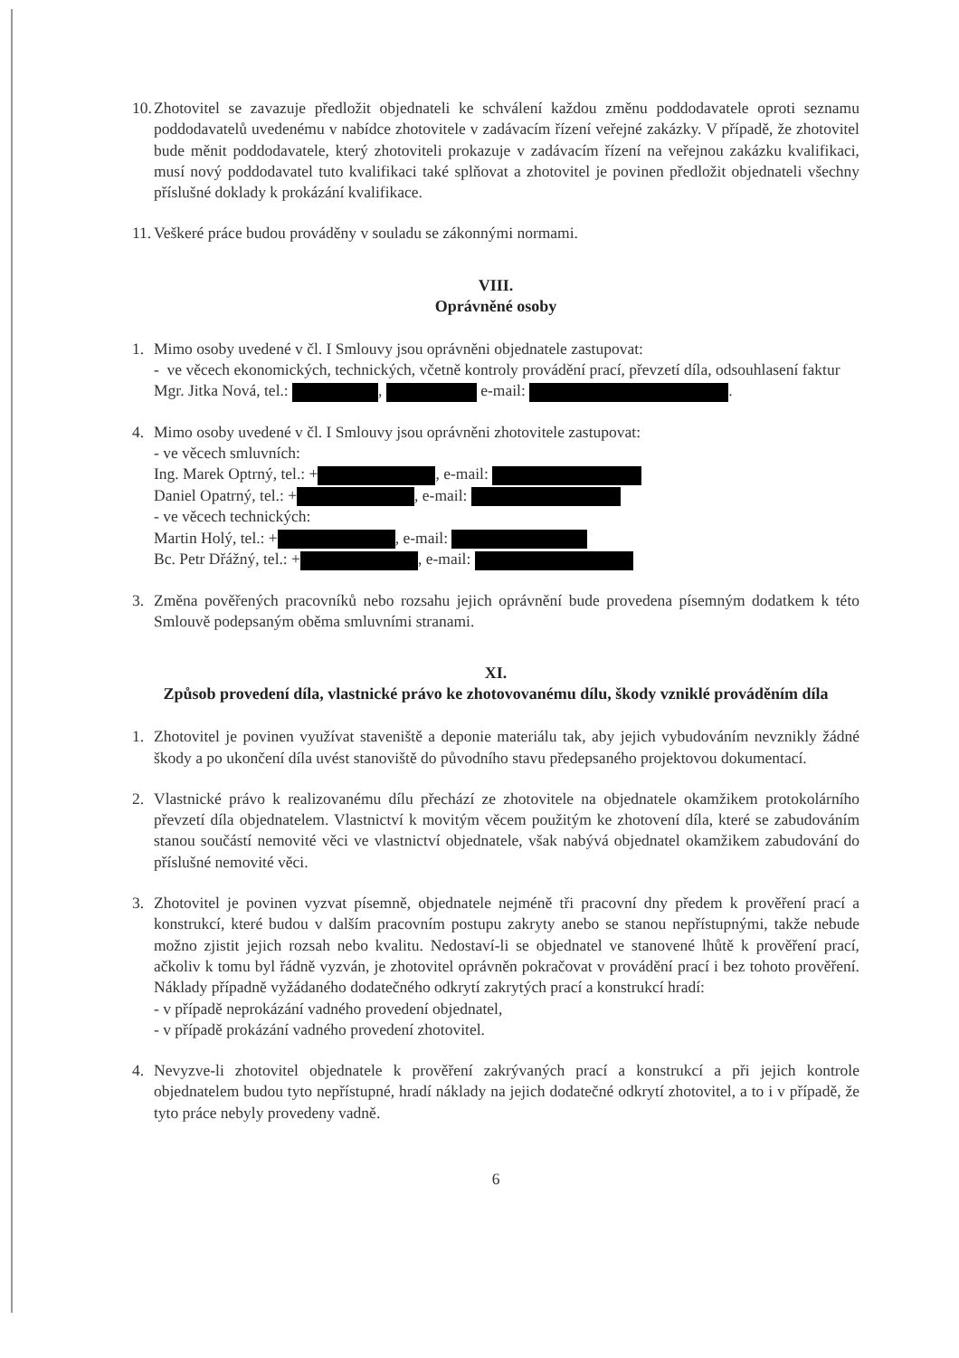10. Zhotovitel se zavazuje předložit objednateli ke schválení každou změnu poddodavatele oproti seznamu poddodavatelů uvedenému v nabídce zhotovitele v zadávacím řízení veřejné zakázky. V případě, že zhotovitel bude měnit poddodavatele, který zhotoviteli prokazuje v zadávacím řízení na veřejnou zakázku kvalifikaci, musí nový poddodavatel tuto kvalifikaci také splňovat a zhotovitel je povinen předložit objednateli všechny příslušné doklady k prokázání kvalifikace.
11. Veškeré práce budou prováděny v souladu se zákonnými normami.
VIII.
Oprávněné osoby
1. Mimo osoby uvedené v čl. I Smlouvy jsou oprávněni objednatele zastupovat:
- ve věcech ekonomických, technických, včetně kontroly provádění prací, převzetí díla, odsouhlasení faktur
Mgr. Jitka Nová, tel.: , e-mail: .
4. Mimo osoby uvedené v čl. I Smlouvy jsou oprávněni zhotovitele zastupovat:
- ve věcech smluvních:
Ing. Marek Optrný, tel.: + , e-mail:
Daniel Opatrný, tel.: + , e-mail:
- ve věcech technických:
Martin Holý, tel.: + , e-mail:
Bc. Petr Dřážný, tel.: + , e-mail:
3. Změna pověřených pracovníků nebo rozsahu jejich oprávnění bude provedena písemným dodatkem k této Smlouvě podepsaným oběma smluvními stranami.
XI.
Způsob provedení díla, vlastnické právo ke zhotovovanému dílu, škody vzniklé prováděním díla
1. Zhotovitel je povinen využívat staveniště a deponie materiálu tak, aby jejich vybudováním nevznikly žádné škody a po ukončení díla uvést stanoviště do původního stavu předepsaného projektovou dokumentací.
2. Vlastnické právo k realizovanému dílu přechází ze zhotovitele na objednatele okamžikem protokolárního převzetí díla objednatelem. Vlastnictví k movitým věcem použitým ke zhotovení díla, které se zabudováním stanou součástí nemovité věci ve vlastnictví objednatele, však nabývá objednatel okamžikem zabudování do příslušné nemovité věci.
3. Zhotovitel je povinen vyzvat písemně, objednatele nejméně tři pracovní dny předem k prověření prací a konstrukcí, které budou v dalším pracovním postupu zakryty anebo se stanou nepřístupnými, takže nebude možno zjistit jejich rozsah nebo kvalitu. Nedostaví-li se objednatel ve stanovené lhůtě k prověření prací, ačkoliv k tomu byl řádně vyzván, je zhotovitel oprávněn pokračovat v provádění prací i bez tohoto prověření. Náklady případně vyžádaného dodatečného odkrytí zakrytých prací a konstrukcí hradí:
- v případě neprokázání vadného provedení objednatel,
- v případě prokázání vadného provedení zhotovitel.
4. Nevyzve-li zhotovitel objednatele k prověření zakrývaných prací a konstrukcí a při jejich kontrole objednatelem budou tyto nepřístupné, hradí náklady na jejich dodatečné odkrytí zhotovitel, a to i v případě, že tyto práce nebyly provedeny vadně.
6